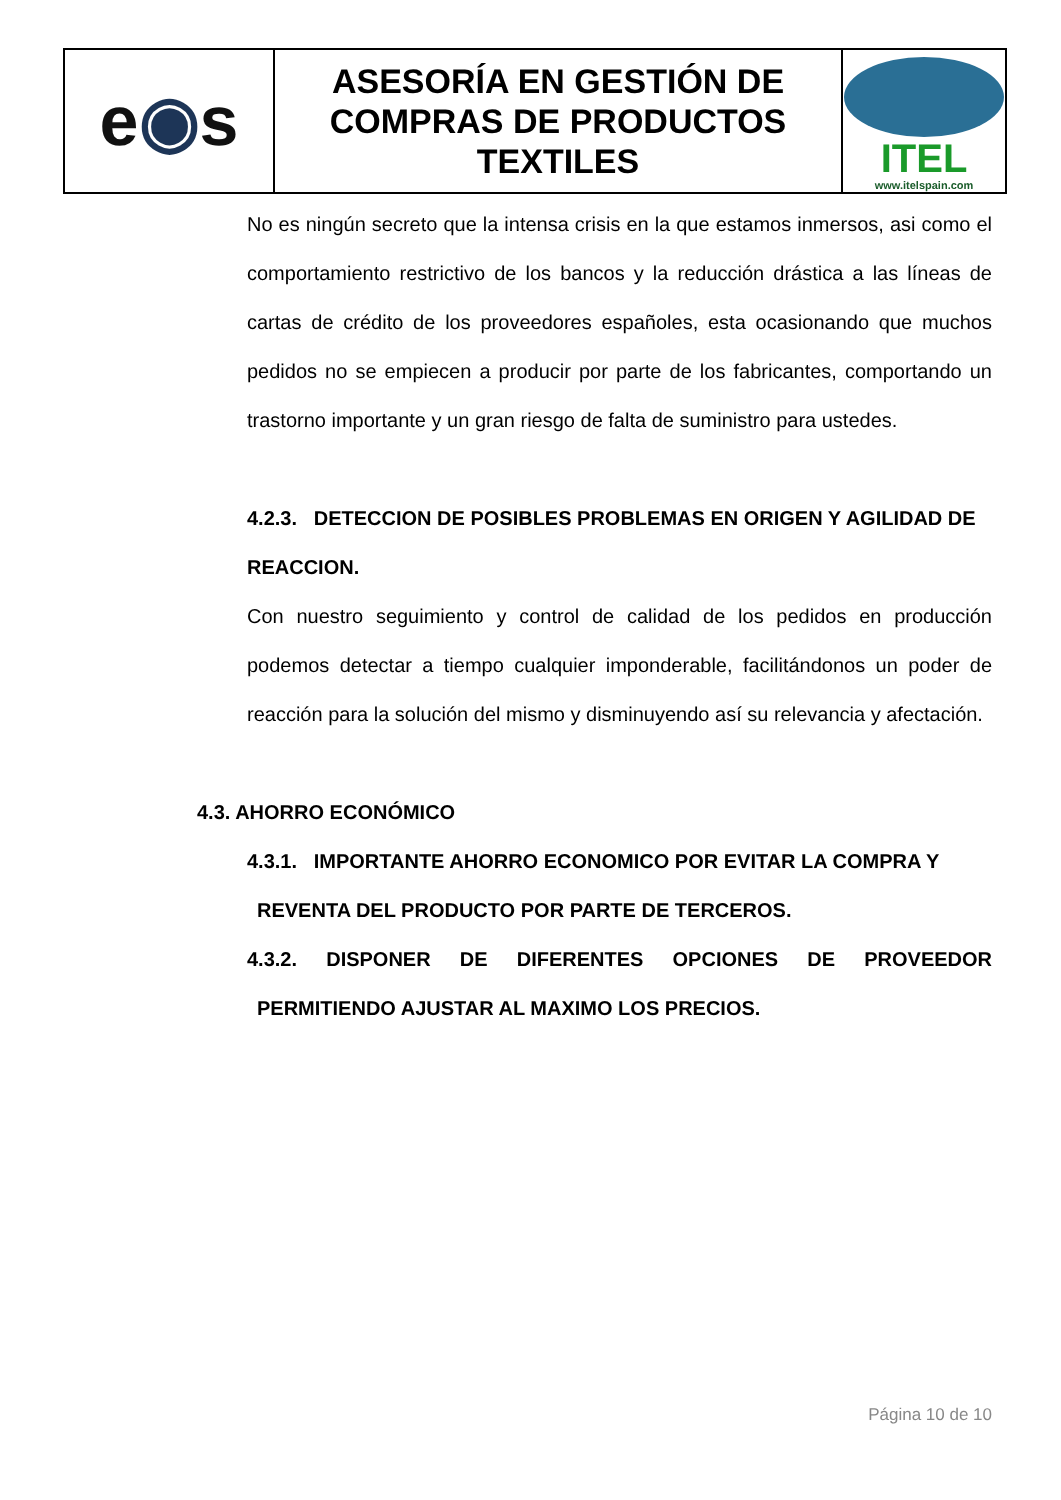| e ◉ s | ASESORÍA EN GESTIÓN DE COMPRAS DE PRODUCTOS TEXTILES | ITEL www.itelspain.com |
No es ningún secreto que la intensa crisis en la que estamos inmersos, asi como el comportamiento restrictivo de los bancos y la reducción drástica a las líneas de cartas de crédito de los proveedores españoles, esta ocasionando que muchos pedidos no se empiecen a producir por parte de los fabricantes, comportando un trastorno importante y un gran riesgo de falta de suministro para ustedes.
4.2.3. DETECCION DE POSIBLES PROBLEMAS EN ORIGEN Y AGILIDAD DE REACCION.
Con nuestro seguimiento y control de calidad de los pedidos en producción podemos detectar a tiempo cualquier imponderable, facilitándonos un poder de reacción para la solución del mismo y disminuyendo así su relevancia y afectación.
4.3. AHORRO ECONÓMICO
4.3.1. IMPORTANTE AHORRO ECONOMICO POR EVITAR LA COMPRA Y
REVENTA DEL PRODUCTO POR PARTE DE TERCEROS.
4.3.2. DISPONER DE DIFERENTES OPCIONES DE PROVEEDOR
PERMITIENDO AJUSTAR AL MAXIMO LOS PRECIOS.
Página 10 de 10